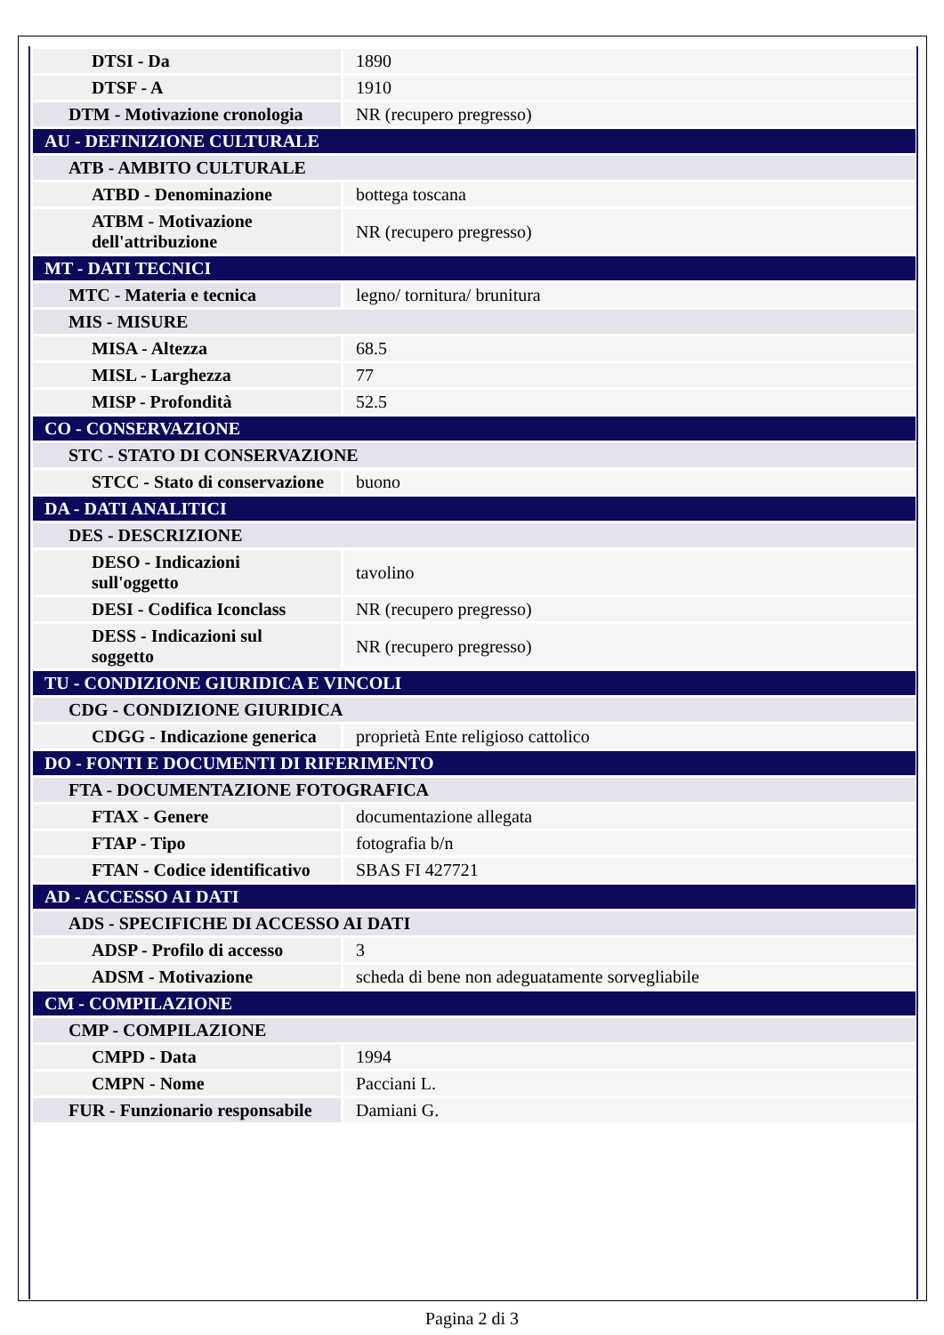| DTSI - Da | 1890 |
| DTSF - A | 1910 |
| DTM - Motivazione cronologia | NR (recupero pregresso) |
| AU - DEFINIZIONE CULTURALE | |
| ATB - AMBITO CULTURALE | |
| ATBD - Denominazione | bottega toscana |
| ATBM - Motivazione dell'attribuzione | NR (recupero pregresso) |
| MT - DATI TECNICI | |
| MTC - Materia e tecnica | legno/ tornitura/ brunitura |
| MIS - MISURE | |
| MISA - Altezza | 68.5 |
| MISL - Larghezza | 77 |
| MISP - Profondità | 52.5 |
| CO - CONSERVAZIONE | |
| STC - STATO DI CONSERVAZIONE | |
| STCC - Stato di conservazione | buono |
| DA - DATI ANALITICI | |
| DES - DESCRIZIONE | |
| DESO - Indicazioni sull'oggetto | tavolino |
| DESI - Codifica Iconclass | NR (recupero pregresso) |
| DESS - Indicazioni sul soggetto | NR (recupero pregresso) |
| TU - CONDIZIONE GIURIDICA E VINCOLI | |
| CDG - CONDIZIONE GIURIDICA | |
| CDGG - Indicazione generica | proprietà Ente religioso cattolico |
| DO - FONTI E DOCUMENTI DI RIFERIMENTO | |
| FTA - DOCUMENTAZIONE FOTOGRAFICA | |
| FTAX - Genere | documentazione allegata |
| FTAP - Tipo | fotografia b/n |
| FTAN - Codice identificativo | SBAS FI 427721 |
| AD - ACCESSO AI DATI | |
| ADS - SPECIFICHE DI ACCESSO AI DATI | |
| ADSP - Profilo di accesso | 3 |
| ADSM - Motivazione | scheda di bene non adeguatamente sorvegliabile |
| CM - COMPILAZIONE | |
| CMP - COMPILAZIONE | |
| CMPD - Data | 1994 |
| CMPN - Nome | Pacciani L. |
| FUR - Funzionario responsabile | Damiani G. |
Pagina 2 di 3